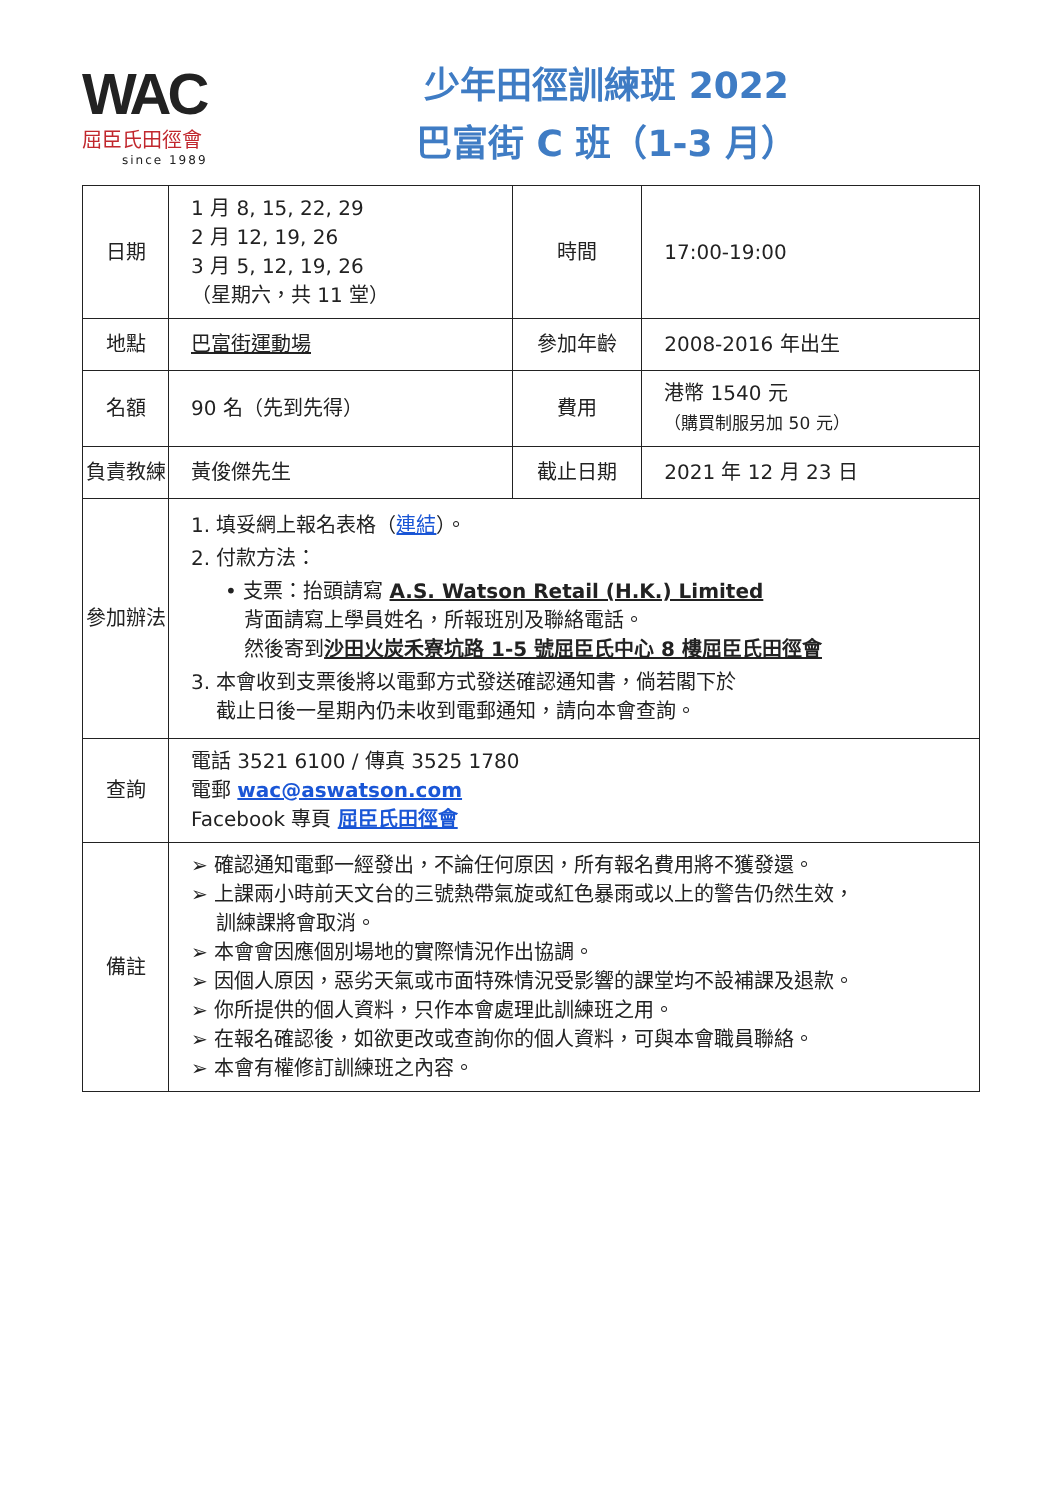WAC
屈臣氏田徑會
since 1989
少年田徑訓練班 2022
巴富街 C 班（1-3 月）
| 日期 | 1 月 8, 15, 22, 29 2 月 12, 19, 26 3 月 5, 12, 19, 26 （星期六，共 11 堂） | 時間 | 17:00-19:00 |
| 地點 | 巴富街運動場 | 參加年齡 | 2008-2016 年出生 |
| 名額 | 90 名（先到先得） | 費用 | 港幣 1540 元 （購買制服另加 50 元） |
| 負責教練 | 黃俊傑先生 | 截止日期 | 2021 年 12 月 23 日 |
| 參加辦法 | 1. 填妥網上報名表格（ 連結 ）。 2. 付款方法： • 支票：抬頭請寫 A.S. Watson Retail (H.K.) Limited 背面請寫上學員姓名，所報班別及聯絡電話。 然後寄到 沙田火炭禾寮坑路 1-5 號屈臣氏中心 8 樓屈臣氏田徑會 3. 本會收到支票後將以電郵方式發送確認通知書，倘若閣下於 截止日後一星期內仍未收到電郵通知，請向本會查詢。 | | |
| 查詢 | 電話 3521 6100 / 傳真 3525 1780 電郵 wac@aswatson.com Facebook 專頁 屈臣氏田徑會 | | |
| 備註 | ➢ 確認通知電郵一經發出，不論任何原因，所有報名費用將不獲發還。 ➢ 上課兩小時前天文台的三號熱帶氣旋或紅色暴雨或以上的警告仍然生效， 訓練課將會取消。 ➢ 本會會因應個別場地的實際情況作出協調。 ➢ 因個人原因，惡劣天氣或市面特殊情況受影響的課堂均不設補課及退款。 ➢ 你所提供的個人資料，只作本會處理此訓練班之用。 ➢ 在報名確認後，如欲更改或查詢你的個人資料，可與本會職員聯絡。 ➢ 本會有權修訂訓練班之內容。 | | |